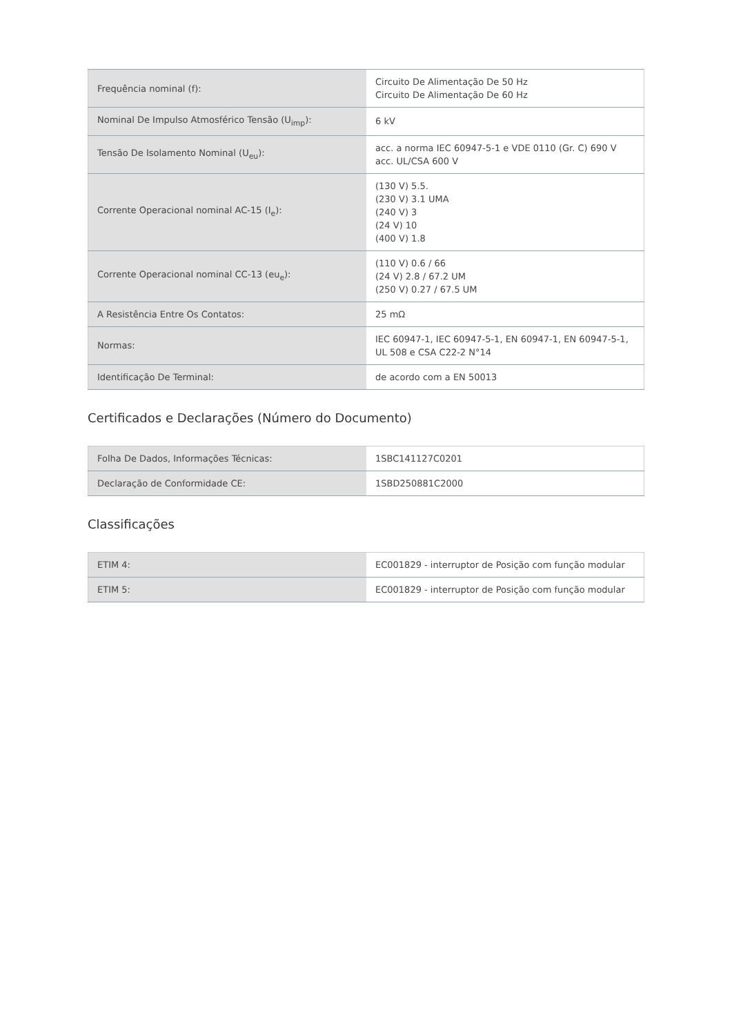| Frequência nominal (f): | Circuito De Alimentação De 50 Hz Circuito De Alimentação De 60 Hz |
| Nominal De Impulso Atmosférico Tensão (U<sub>imp</sub>): | 6 kV |
| Tensão De Isolamento Nominal (U<sub>eu</sub>): | acc. a norma IEC 60947-5-1 e VDE 0110 (Gr. C) 690 V acc. UL/CSA 600 V |
| Corrente Operacional nominal AC-15 (I<sub>e</sub>): | (130 V) 5.5. (230 V) 3.1 UMA (240 V) 3 (24 V) 10 (400 V) 1.8 |
| Corrente Operacional nominal CC-13 (eu<sub>e</sub>): | (110 V) 0.6 / 66 (24 V) 2.8 / 67.2 UM (250 V) 0.27 / 67.5 UM |
| A Resistência Entre Os Contatos: | 25 mΩ |
| Normas: | IEC 60947-1, IEC 60947-5-1, EN 60947-1, EN 60947-5-1, UL 508 e CSA C22-2 N°14 |
| Identificação De Terminal: | de acordo com a EN 50013 |
Certificados e Declarações (Número do Documento)
| Folha De Dados, Informações Técnicas: | 1SBC141127C0201 |
| Declaração de Conformidade CE: | 1SBD250881C2000 |
Classificações
| ETIM 4: | EC001829 - interruptor de Posição com função modular |
| ETIM 5: | EC001829 - interruptor de Posição com função modular |